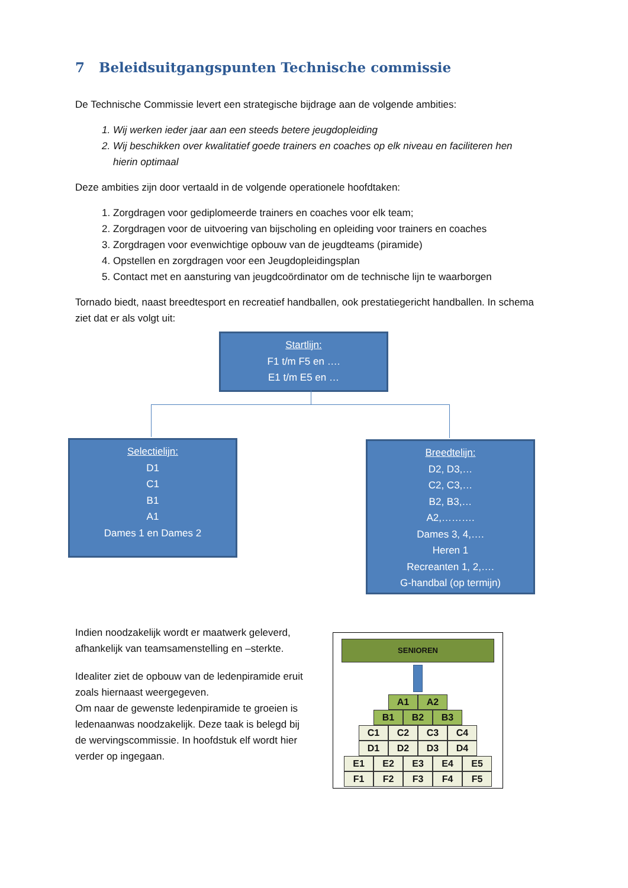7 Beleidsuitgangspunten Technische commissie
De Technische Commissie levert een strategische bijdrage aan de volgende ambities:
1. Wij werken ieder jaar aan een steeds betere jeugdopleiding
2. Wij beschikken over kwalitatief goede trainers en coaches op elk niveau en faciliteren hen hierin optimaal
Deze ambities zijn door vertaald in de volgende operationele hoofdtaken:
1. Zorgdragen voor gediplomeerde trainers en coaches voor elk team;
2. Zorgdragen voor de uitvoering van bijscholing en opleiding voor trainers en coaches
3. Zorgdragen voor evenwichtige opbouw van de jeugdteams (piramide)
4. Opstellen en zorgdragen voor een Jeugdopleidingsplan
5. Contact met en aansturing van jeugdcoördinator om de technische lijn te waarborgen
Tornado biedt, naast breedtesport en recreatief handballen, ook prestatiegericht handballen. In schema ziet dat er als volgt uit:
Startlijn:
F1 t/m F5 en ….
E1 t/m E5 en …
Selectielijn:
D1
C1
B1
A1
Dames 1 en Dames 2
Breedtelijn:
D2, D3,…
C2, C3,…
B2, B3,…
A2,……….
Dames 3, 4,….
Heren 1
Recreanten 1, 2,….
G-handbal (op termijn)
Indien noodzakelijk wordt er maatwerk geleverd, afhankelijk van teamsamenstelling en –sterkte.
Idealiter ziet de opbouw van de ledenpiramide eruit zoals hiernaast weergegeven.
Om naar de gewenste ledenpiramide te groeien is ledenaanwas noodzakelijk. Deze taak is belegd bij de wervingscommissie. In hoofdstuk elf wordt hier verder op ingegaan.
SENIOREN
A1 A2
B1 B2 B3
C1 C2 C3 C4
D1 D2 D3 D4
E1 E2 E3 E4 E5
F1 F2 F3 F4 F5